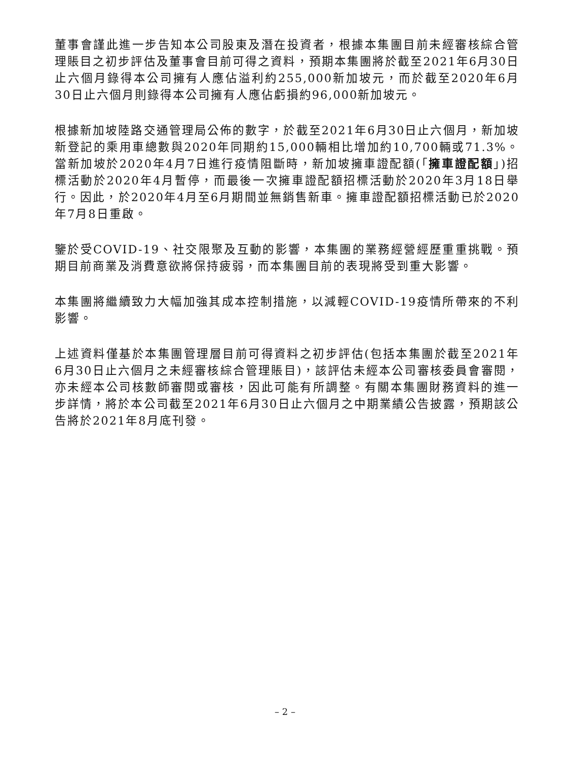董事會謹此進一步告知本公司股東及潛在投資者，根據本集團目前未經審核綜合管理賬目之初步評估及董事會目前可得之資料，預期本集團將於截至2021年6月30日止六個月錄得本公司擁有人應佔溢利約255,000新加坡元，而於截至2020年6月30日止六個月則錄得本公司擁有人應佔虧損約96,000新加坡元。
根據新加坡陸路交通管理局公佈的數字，於截至2021年6月30日止六個月，新加坡新登記的乘用車總數與2020年同期約15,000輛相比增加約10,700輛或71.3%。當新加坡於2020年4月7日進行疫情阻斷時，新加坡擁車證配額(「擁車證配額」)招標活動於2020年4月暫停，而最後一次擁車證配額招標活動於2020年3月18日舉行。因此，於2020年4月至6月期間並無銷售新車。擁車證配額招標活動已於2020年7月8日重啟。
鑒於受COVID-19、社交限聚及互動的影響，本集團的業務經營經歷重重挑戰。預期目前商業及消費意欲將保持疲弱，而本集團目前的表現將受到重大影響。
本集團將繼續致力大幅加強其成本控制措施，以減輕COVID-19疫情所帶來的不利影響。
上述資料僅基於本集團管理層目前可得資料之初步評估(包括本集團於截至2021年6月30日止六個月之未經審核綜合管理賬目)，該評估未經本公司審核委員會審閱，亦未經本公司核數師審閱或審核，因此可能有所調整。有關本集團財務資料的進一步詳情，將於本公司截至2021年6月30日止六個月之中期業績公告披露，預期該公告將於2021年8月底刊發。
– 2 –